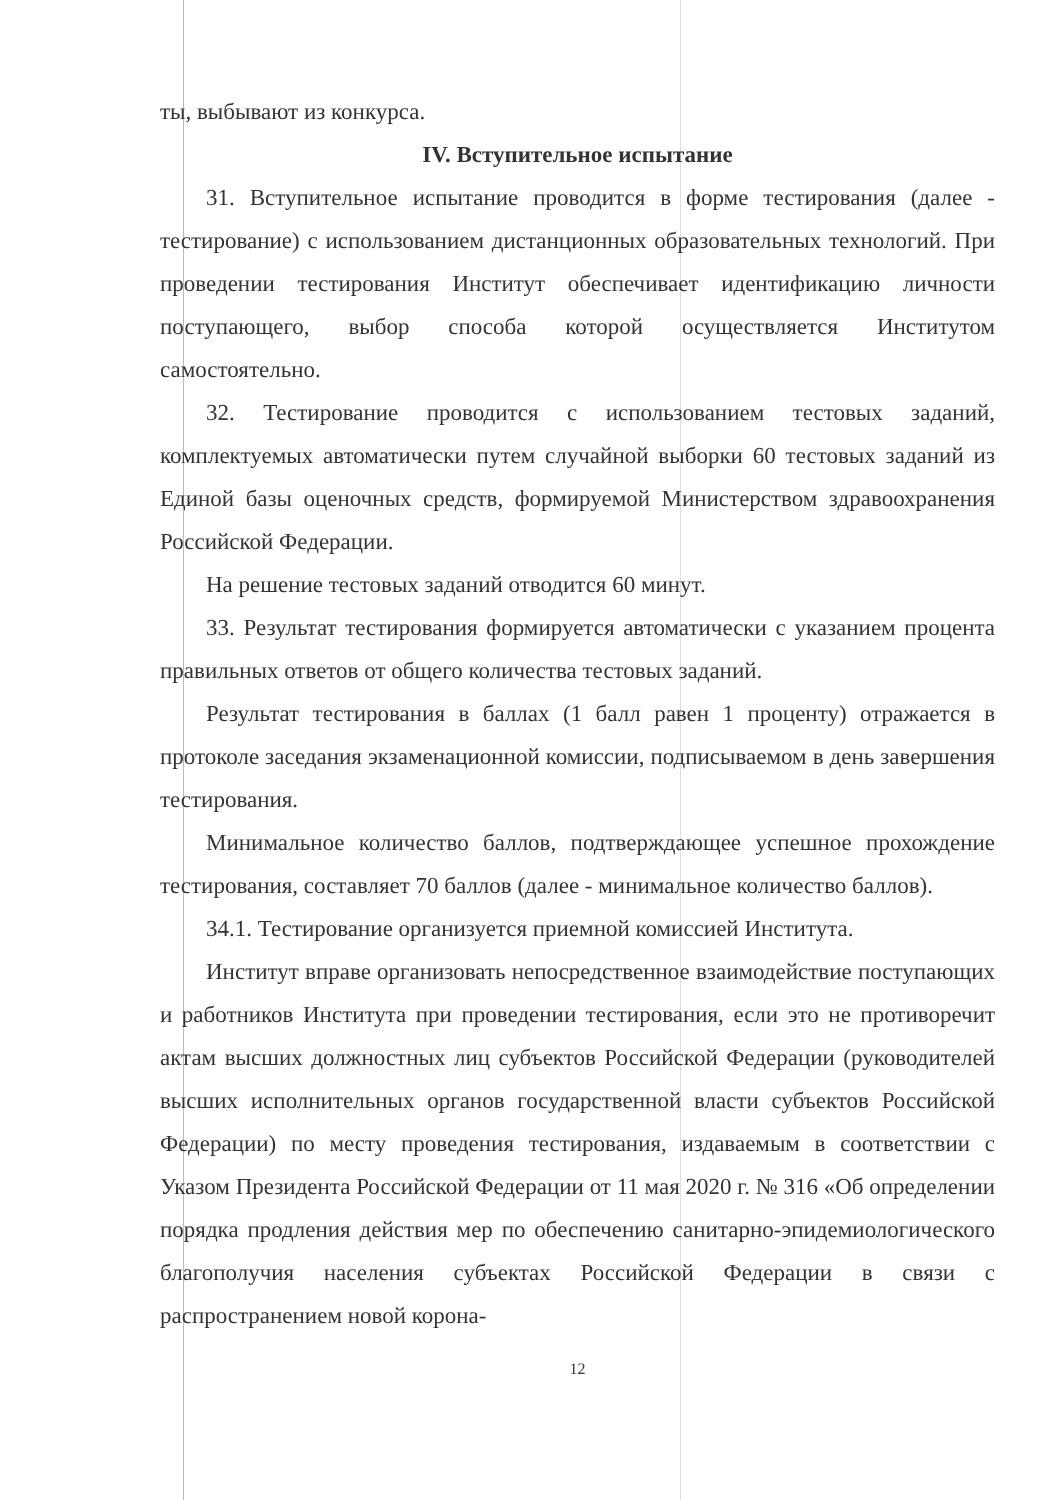ты, выбывают из конкурса.
IV. Вступительное испытание
31. Вступительное испытание проводится в форме тестирования (далее - тестирование) с использованием дистанционных образовательных технологий. При проведении тестирования Институт обеспечивает идентификацию личности поступающего, выбор способа которой осуществляется Институтом самостоятельно.
32. Тестирование проводится с использованием тестовых заданий, комплектуемых автоматически путем случайной выборки 60 тестовых заданий из Единой базы оценочных средств, формируемой Министерством здравоохранения Российской Федерации.
На решение тестовых заданий отводится 60 минут.
33. Результат тестирования формируется автоматически с указанием процента правильных ответов от общего количества тестовых заданий.
Результат тестирования в баллах (1 балл равен 1 проценту) отражается в протоколе заседания экзаменационной комиссии, подписываемом в день завершения тестирования.
Минимальное количество баллов, подтверждающее успешное прохождение тестирования, составляет 70 баллов (далее - минимальное количество баллов).
34.1. Тестирование организуется приемной комиссией Института.
Институт вправе организовать непосредственное взаимодействие поступающих и работников Института при проведении тестирования, если это не противоречит актам высших должностных лиц субъектов Российской Федерации (руководителей высших исполнительных органов государственной власти субъектов Российской Федерации) по месту проведения тестирования, издаваемым в соответствии с Указом Президента Российской Федерации от 11 мая 2020 г. № 316 «Об определении порядка продления действия мер по обеспечению санитарно-эпидемиологического благополучия населения субъектах Российской Федерации в связи с распространением новой корона-
12